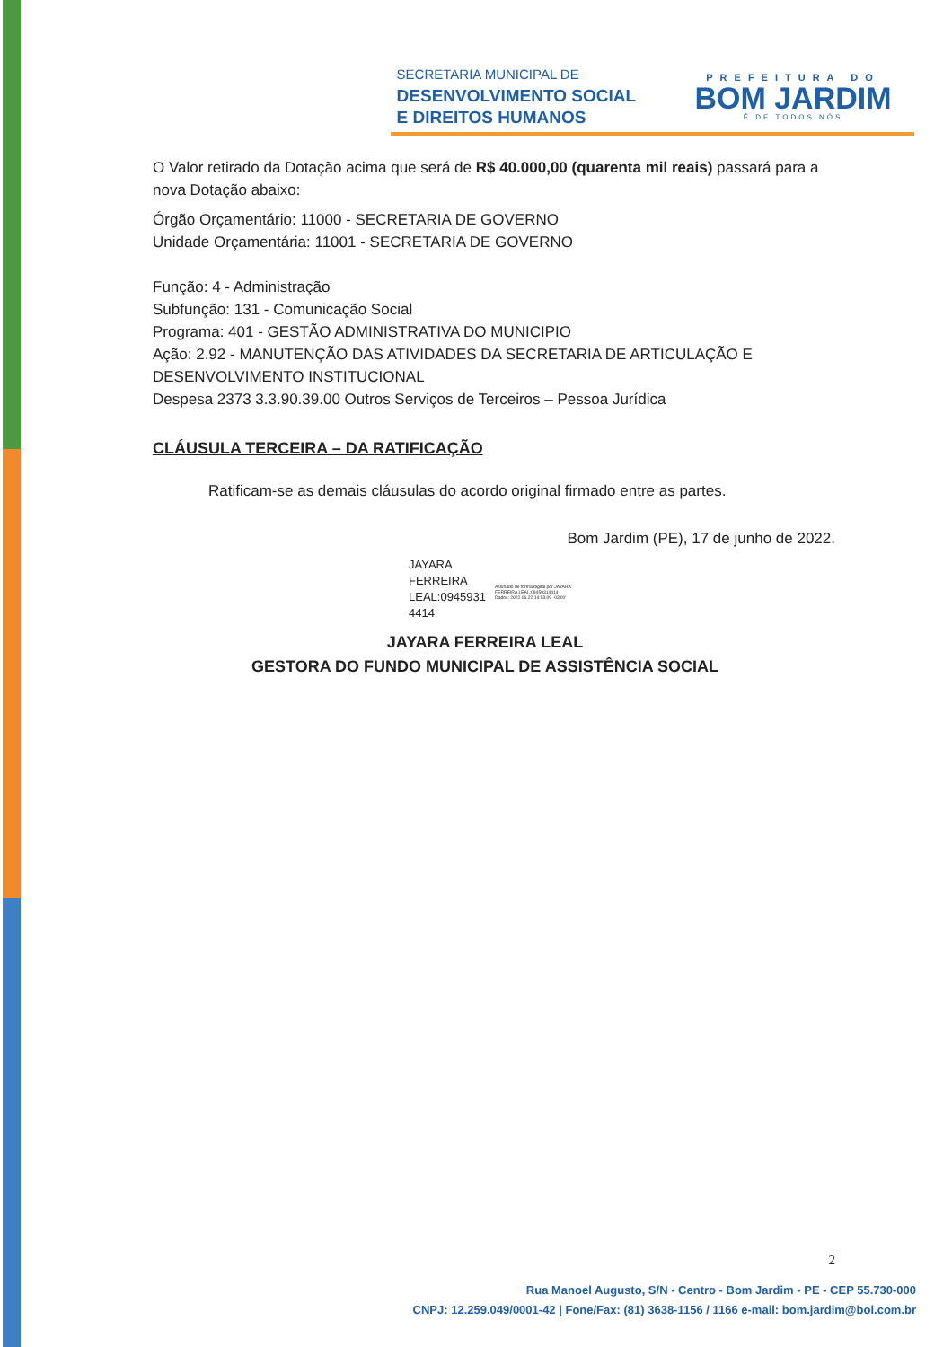SECRETARIA MUNICIPAL DE
DESENVOLVIMENTO SOCIAL
E DIREITOS HUMANOS
PREFEITURA DO
BOM JARDIM
É DE TODOS NÓS
O Valor retirado da Dotação acima que será de R$ 40.000,00 (quarenta mil reais) passará para a nova Dotação abaixo:
Órgão Orçamentário: 11000 - SECRETARIA DE GOVERNO
Unidade Orçamentária: 11001 - SECRETARIA DE GOVERNO
Função: 4 - Administração
Subfunção: 131 - Comunicação Social
Programa: 401 - GESTÃO ADMINISTRATIVA DO MUNICIPIO
Ação: 2.92 - MANUTENÇÃO DAS ATIVIDADES DA SECRETARIA DE ARTICULAÇÃO E DESENVOLVIMENTO INSTITUCIONAL
Despesa 2373 3.3.90.39.00 Outros Serviços de Terceiros – Pessoa Jurídica
CLÁUSULA TERCEIRA – DA RATIFICAÇÃO
Ratificam-se as demais cláusulas do acordo original firmado entre as partes.
Bom Jardim (PE), 17 de junho de 2022.
JAYARA
FERREIRA
LEAL:0945931
4414
Assinado de forma digital por JAYARA
FERREIRA LEAL:09459314414
Dados: 2022.06.22 14:53:09 -03'00'
JAYARA FERREIRA LEAL
GESTORA DO FUNDO MUNICIPAL DE ASSISTÊNCIA SOCIAL
2
Rua Manoel Augusto, S/N - Centro - Bom Jardim - PE - CEP 55.730-000
CNPJ: 12.259.049/0001-42 | Fone/Fax: (81) 3638-1156 / 1166 e-mail: bom.jardim@bol.com.br